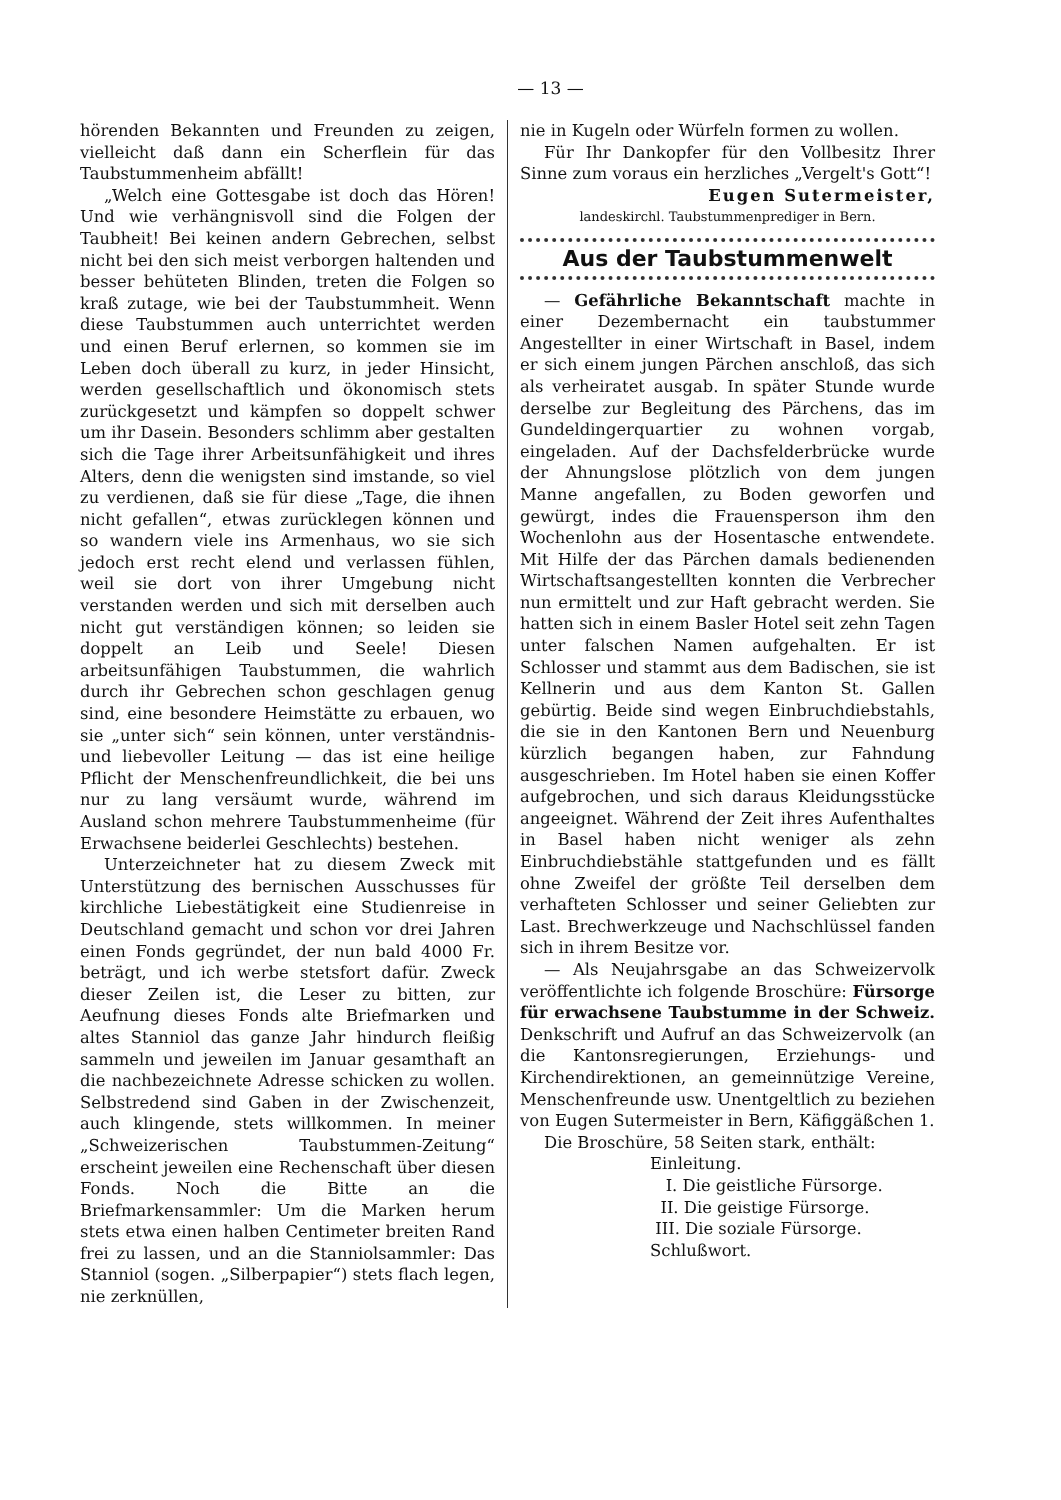— 13 —
hörenden Bekannten und Freunden zu zeigen, vielleicht daß dann ein Scherflein für das Taubstummenheim abfällt!
„Welch eine Gottesgabe ist doch das Hören! Und wie verhängnisvoll sind die Folgen der Taubheit! Bei keinen andern Gebrechen, selbst nicht bei den sich meist verborgen haltenden und besser behüteten Blinden, treten die Folgen so kraß zutage, wie bei der Taubstummheit. Wenn diese Taubstummen auch unterrichtet werden und einen Beruf erlernen, so kommen sie im Leben doch überall zu kurz, in jeder Hinsicht, werden gesellschaftlich und ökonomisch stets zurückgesetzt und kämpfen so doppelt schwer um ihr Dasein. Besonders schlimm aber gestalten sich die Tage ihrer Arbeitsunfähigkeit und ihres Alters, denn die wenigsten sind imstande, so viel zu verdienen, daß sie für diese „Tage, die ihnen nicht gefallen“, etwas zurücklegen können und so wandern viele ins Armenhaus, wo sie sich jedoch erst recht elend und verlassen fühlen, weil sie dort von ihrer Umgebung nicht verstanden werden und sich mit derselben auch nicht gut verständigen können; so leiden sie doppelt an Leib und Seele! Diesen arbeitsunfähigen Taubstummen, die wahrlich durch ihr Gebrechen schon geschlagen genug sind, eine besondere Heimstätte zu erbauen, wo sie „unter sich“ sein können, unter verständnis- und liebevoller Leitung — das ist eine heilige Pflicht der Menschenfreundlichkeit, die bei uns nur zu lang versäumt wurde, während im Ausland schon mehrere Taubstummenheime (für Erwachsene beiderlei Geschlechts) bestehen.
Unterzeichneter hat zu diesem Zweck mit Unterstützung des bernischen Ausschusses für kirchliche Liebestätigkeit eine Studienreise in Deutschland gemacht und schon vor drei Jahren einen Fonds gegründet, der nun bald 4000 Fr. beträgt, und ich werbe stetsfort dafür. Zweck dieser Zeilen ist, die Leser zu bitten, zur Aeufnung dieses Fonds alte Briefmarken und altes Stanniol das ganze Jahr hindurch fleißig sammeln und jeweilen im Januar gesamthaft an die nachbezeichnete Adresse schicken zu wollen. Selbstredend sind Gaben in der Zwischenzeit, auch klingende, stets willkommen. In meiner „Schweizerischen Taubstummen-Zeitung“ erscheint jeweilen eine Rechenschaft über diesen Fonds. Noch die Bitte an die Briefmarkensammler: Um die Marken herum stets etwa einen halben Centimeter breiten Rand frei zu lassen, und an die Stanniolsammler: Das Stanniol (sogen. „Silberpapier“) stets flach legen, nie zerknüllen,
nie in Kugeln oder Würfeln formen zu wollen.
Für Ihr Dankopfer für den Vollbesitz Ihrer Sinne zum voraus ein herzliches „Vergelt's Gott“!
Eugen Sutermeister,
landeskirchl. Taubstummenprediger in Bern.
Aus der Taubstummenwelt
— Gefährliche Bekanntschaft machte in einer Dezembernacht ein taubstummer Angestellter in einer Wirtschaft in Basel, indem er sich einem jungen Pärchen anschloß, das sich als verheiratet ausgab. In später Stunde wurde derselbe zur Begleitung des Pärchens, das im Gundeldingerquartier zu wohnen vorgab, eingeladen. Auf der Dachsfelderbrücke wurde der Ahnungslose plötzlich von dem jungen Manne angefallen, zu Boden geworfen und gewürgt, indes die Frauensperson ihm den Wochenlohn aus der Hosentasche entwendete. Mit Hilfe der das Pärchen damals bedienenden Wirtschaftsangestellten konnten die Verbrecher nun ermittelt und zur Haft gebracht werden. Sie hatten sich in einem Basler Hotel seit zehn Tagen unter falschen Namen aufgehalten. Er ist Schlosser und stammt aus dem Badischen, sie ist Kellnerin und aus dem Kanton St. Gallen gebürtig. Beide sind wegen Einbruchdiebstahls, die sie in den Kantonen Bern und Neuenburg kürzlich begangen haben, zur Fahndung ausgeschrieben. Im Hotel haben sie einen Koffer aufgebrochen, und sich daraus Kleidungsstücke angeeignet. Während der Zeit ihres Aufenthaltes in Basel haben nicht weniger als zehn Einbruchdiebstähle stattgefunden und es fällt ohne Zweifel der größte Teil derselben dem verhafteten Schlosser und seiner Geliebten zur Last. Brechwerkzeuge und Nachschlüssel fanden sich in ihrem Besitze vor.
— Als Neujahrsgabe an das Schweizervolk veröffentlichte ich folgende Broschüre: Fürsorge für erwachsene Taubstumme in der Schweiz. Denkschrift und Aufruf an das Schweizervolk (an die Kantonsregierungen, Erziehungs- und Kirchendirektionen, an gemeinnützige Vereine, Menschenfreunde usw. Unentgeltlich zu beziehen von Eugen Sutermeister in Bern, Käfiggäßchen 1.
Die Broschüre, 58 Seiten stark, enthält:
Einleitung.
I. Die geistliche Fürsorge.
II. Die geistige Fürsorge.
III. Die soziale Fürsorge.
Schlußwort.